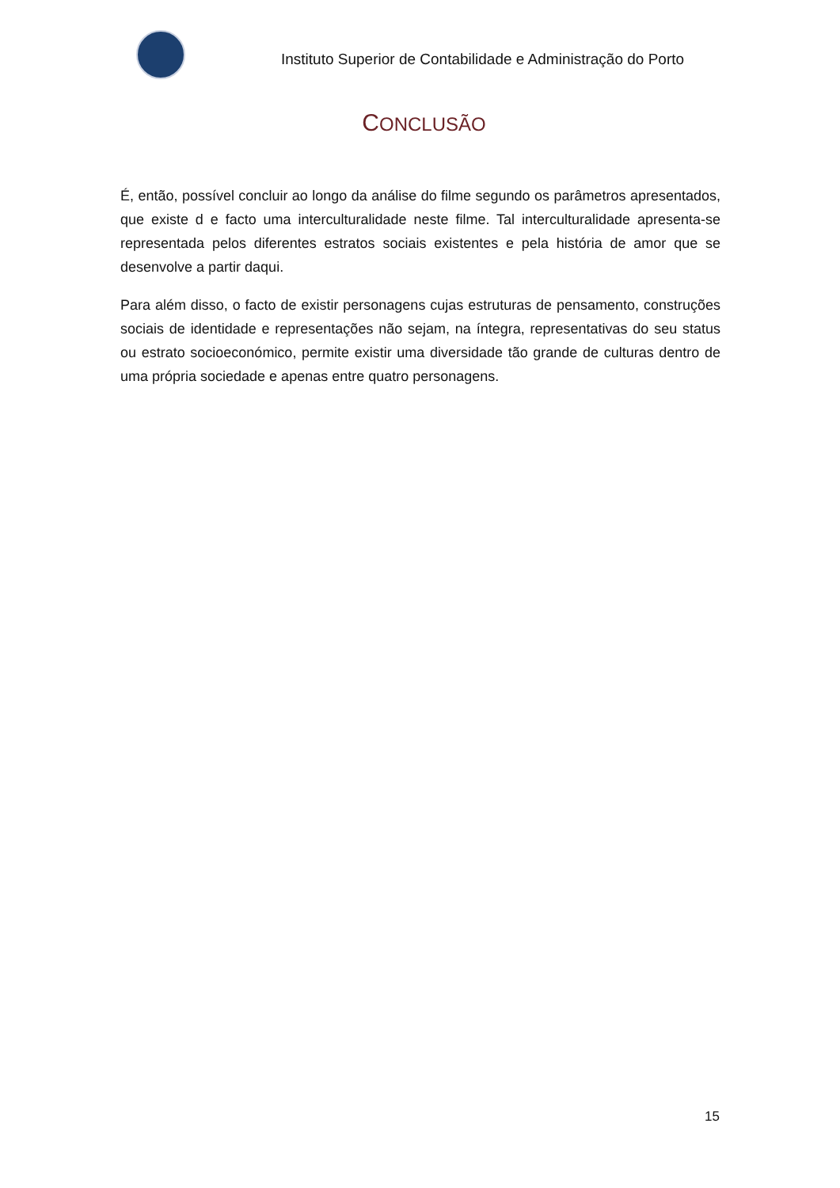Instituto Superior de Contabilidade e Administração do Porto
CONCLUSÃO
É, então, possível concluir ao longo da análise do filme segundo os parâmetros apresentados, que existe d e facto uma interculturalidade neste filme. Tal interculturalidade apresenta-se representada pelos diferentes estratos sociais existentes e pela história de amor que se desenvolve a partir daqui.
Para além disso, o facto de existir personagens cujas estruturas de pensamento, construções sociais de identidade e representações não sejam, na íntegra, representativas do seu status ou estrato socioeconómico, permite existir uma diversidade tão grande de culturas dentro de uma própria sociedade e apenas entre quatro personagens.
15